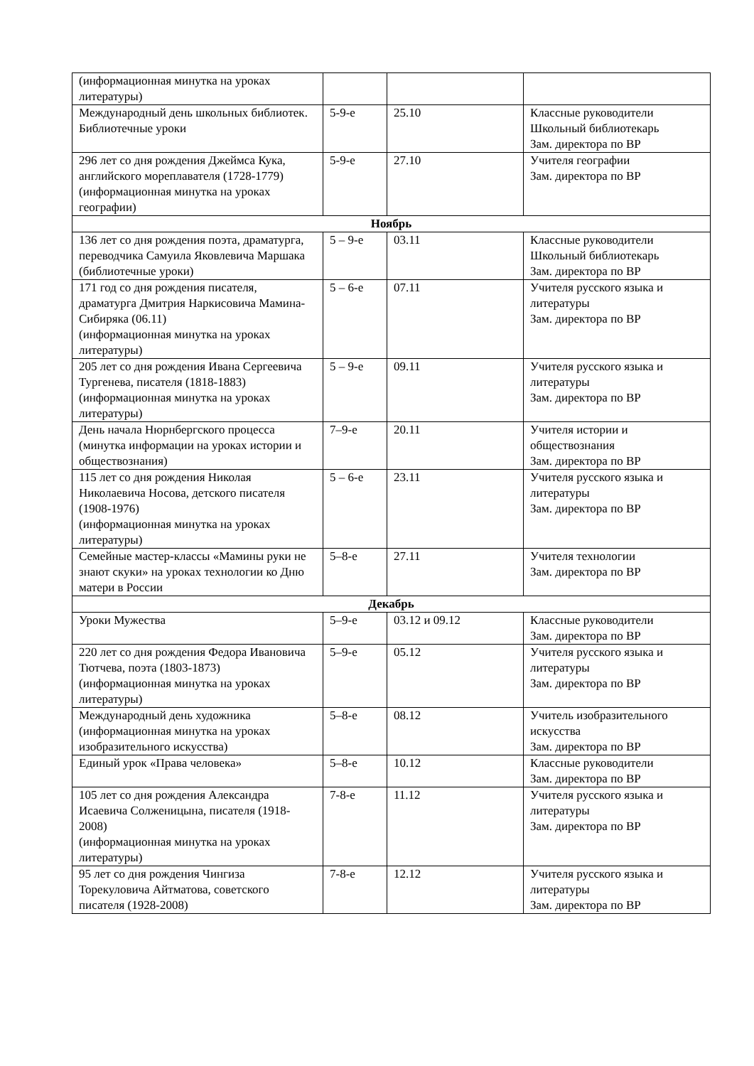| (информационная минутка на уроках литературы) | | | |
| Международный день школьных библиотек. Библиотечные уроки | 5-9-е | 25.10 | Классные руководители Школьный библиотекарь Зам. директора по ВР |
| 296 лет со дня рождения Джеймса Кука, английского мореплавателя (1728-1779) (информационная минутка на уроках географии) | 5-9-е | 27.10 | Учителя географии Зам. директора по ВР |
| Ноябрь | | | |
| 136 лет со дня рождения поэта, драматурга, переводчика Самуила Яковлевича Маршака (библиотечные уроки) | 5 – 9-е | 03.11 | Классные руководители Школьный библиотекарь Зам. директора по ВР |
| 171 год со дня рождения писателя, драматурга Дмитрия Наркисовича Мамина-Сибиряка (06.11) (информационная минутка на уроках литературы) | 5 – 6-е | 07.11 | Учителя русского языка и литературы Зам. директора по ВР |
| 205 лет со дня рождения Ивана Сергеевича Тургенева, писателя (1818-1883) (информационная минутка на уроках литературы) | 5 – 9-е | 09.11 | Учителя русского языка и литературы Зам. директора по ВР |
| День начала Нюрнбергского процесса (минутка информации на уроках истории и обществознания) | 7–9-е | 20.11 | Учителя истории и обществознания Зам. директора по ВР |
| 115 лет со дня рождения Николая Николаевича Носова, детского писателя (1908-1976) (информационная минутка на уроках литературы) | 5 – 6-е | 23.11 | Учителя русского языка и литературы Зам. директора по ВР |
| Семейные мастер-классы «Мамины руки не знают скуки» на уроках технологии ко Дню матери в России | 5–8-е | 27.11 | Учителя технологии Зам. директора по ВР |
| Декабрь | | | |
| Уроки Мужества | 5–9-е | 03.12 и 09.12 | Классные руководители Зам. директора по ВР |
| 220 лет со дня рождения Федора Ивановича Тютчева, поэта (1803-1873) (информационная минутка на уроках литературы) | 5–9-е | 05.12 | Учителя русского языка и литературы Зам. директора по ВР |
| Международный день художника (информационная минутка на уроках изобразительного искусства) | 5–8-е | 08.12 | Учитель изобразительного искусства Зам. директора по ВР |
| Единый урок «Права человека» | 5–8-е | 10.12 | Классные руководители Зам. директора по ВР |
| 105 лет со дня рождения Александра Исаевича Солженицына, писателя (1918-2008) (информационная минутка на уроках литературы) | 7-8-е | 11.12 | Учителя русского языка и литературы Зам. директора по ВР |
| 95 лет со дня рождения Чингиза Торекуловича Айтматова, советского писателя (1928-2008) | 7-8-е | 12.12 | Учителя русского языка и литературы Зам. директора по ВР |